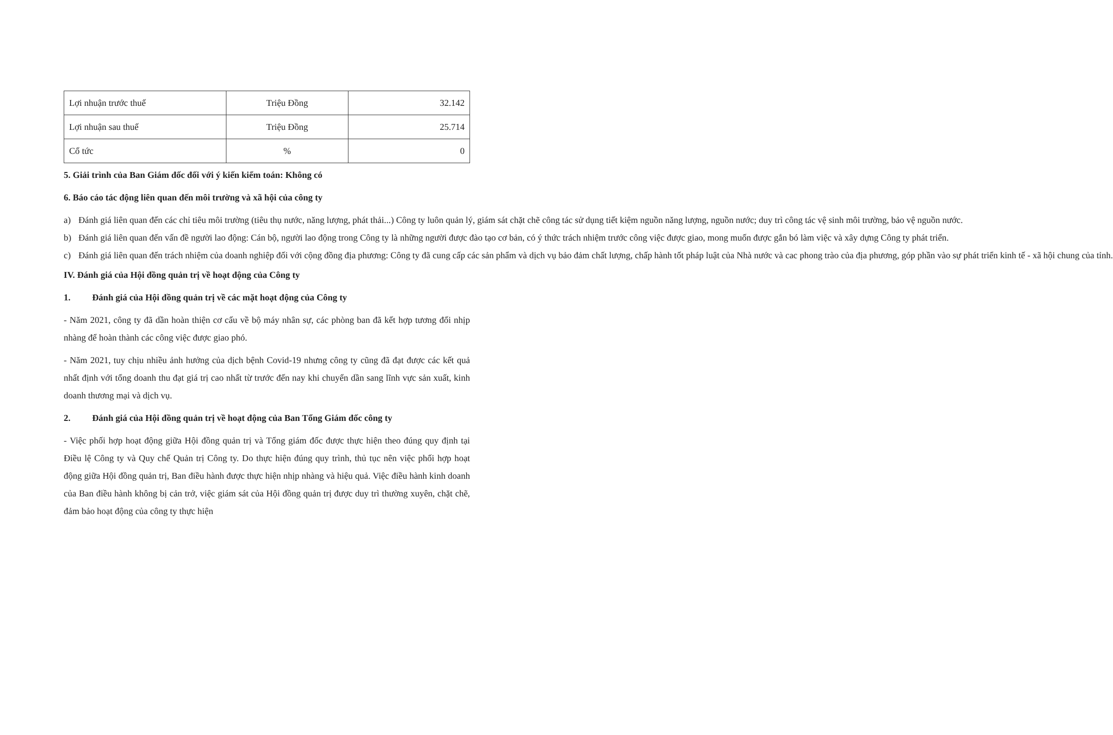| Lợi nhuận trước thuế | Triệu Đồng | 32.142 |
| Lợi nhuận sau thuế | Triệu Đồng | 25.714 |
| Cổ tức | % | 0 |
5. Giải trình của Ban Giám đốc đối với ý kiến kiểm toán: Không có
6. Báo cáo tác động liên quan đến môi trường và xã hội của công ty
a) Đánh giá liên quan đến các chỉ tiêu môi trường (tiêu thụ nước, năng lượng, phát thải...) Công ty luôn quản lý, giám sát chặt chẽ công tác sử dụng tiết kiệm nguồn năng lượng, nguồn nước; duy trì công tác vệ sinh môi trường, bảo vệ nguồn nước.
b) Đánh giá liên quan đến vấn đề người lao động: Cán bộ, người lao động trong Công ty là những người được đào tạo cơ bản, có ý thức trách nhiệm trước công việc được giao, mong muốn được gắn bó làm việc và xây dựng Công ty phát triển.
c) Đánh giá liên quan đến trách nhiệm của doanh nghiệp đối với cộng đồng địa phương: Công ty đã cung cấp các sản phẩm và dịch vụ bảo đảm chất lượng, chấp hành tốt pháp luật của Nhà nước và cac phong trào của địa phương, góp phần vào sự phát triển kinh tế - xã hội chung của tỉnh.
IV. Đánh giá của Hội đồng quản trị về hoạt động của Công ty
1. Đánh giá của Hội đồng quản trị về các mặt hoạt động của Công ty
- Năm 2021, công ty đã dần hoàn thiện cơ cấu về bộ máy nhân sự, các phòng ban đã kết hợp tương đối nhịp nhàng để hoàn thành các công việc được giao phó.
- Năm 2021, tuy chịu nhiều ảnh hưởng của dịch bệnh Covid-19 nhưng công ty cũng đã đạt được các kết quả nhất định với tổng doanh thu đạt giá trị cao nhất từ trước đến nay khi chuyển dần sang lĩnh vực sản xuất, kinh doanh thương mại và dịch vụ.
2. Đánh giá của Hội đồng quản trị về hoạt động của Ban Tổng Giám đốc công ty
- Việc phối hợp hoạt động giữa Hội đồng quản trị và Tổng giám đốc được thực hiện theo đúng quy định tại Điều lệ Công ty và Quy chế Quản trị Công ty. Do thực hiện đúng quy trình, thủ tục nên việc phối hợp hoạt động giữa Hội đồng quản trị, Ban điều hành được thực hiện nhịp nhàng và hiệu quả. Việc điều hành kinh doanh của Ban điều hành không bị cản trở, việc giám sát của Hội đồng quản trị được duy trì thường xuyên, chặt chẽ, đảm bảo hoạt động của công ty thực hiện